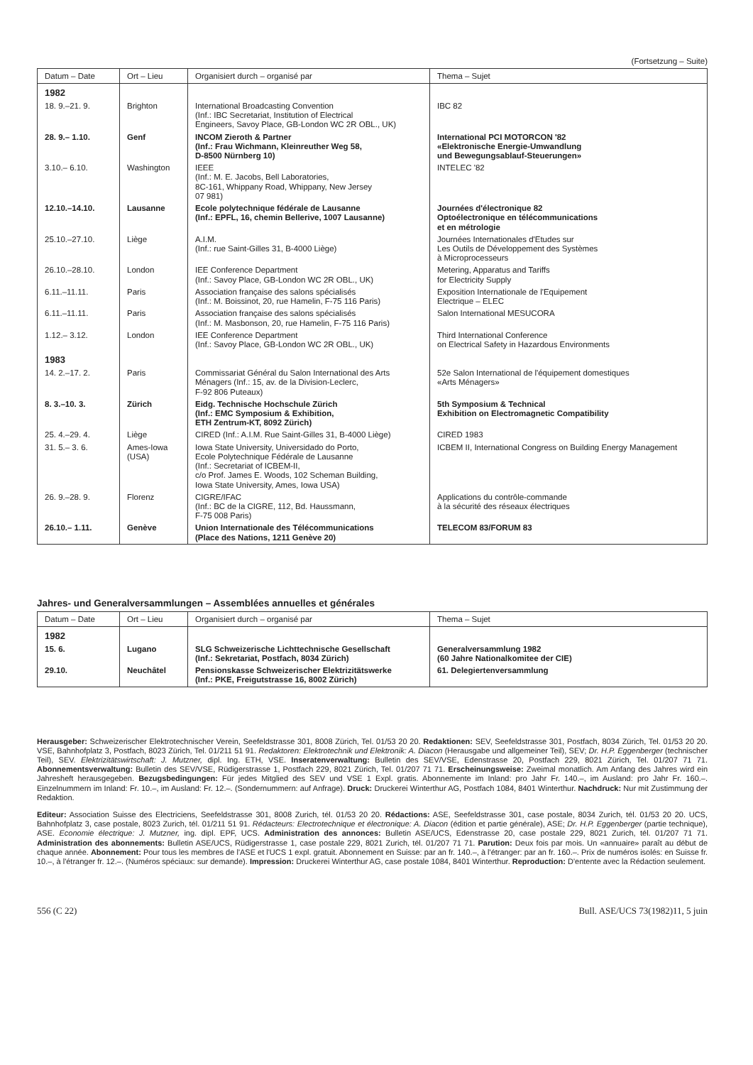(Fortsetzung – Suite)
| Datum – Date | Ort – Lieu | Organisiert durch – organisé par | Thema – Sujet |
| --- | --- | --- | --- |
| 1982 | | | |
| 18. 9.–21. 9. | Brighton | International Broadcasting Convention (Inf.: IBC Secretariat, Institution of Electrical Engineers, Savoy Place, GB-London WC 2R OBL., UK) | IBC 82 |
| 28. 9.– 1.10. | Genf | INCOM Zieroth & Partner (Inf.: Frau Wichmann, Kleinreuther Weg 58, D-8500 Nürnberg 10) | International PCI MOTORCON '82 «Elektronische Energie-Umwandlung und Bewegungsablauf-Steuerungen» |
| 3.10.– 6.10. | Washington | IEEE (Inf.: M. E. Jacobs, Bell Laboratories, 8C-161, Whippany Road, Whippany, New Jersey 07 981) | INTELEC '82 |
| 12.10.–14.10. | Lausanne | Ecole polytechnique fédérale de Lausanne (Inf.: EPFL, 16, chemin Bellerive, 1007 Lausanne) | Journées d'électronique 82 Optoélectronique en télécommunications et en métrologie |
| 25.10.–27.10. | Liège | A.I.M. (Inf.: rue Saint-Gilles 31, B-4000 Liège) | Journées Internationales d'Etudes sur Les Outils de Développement des Systèmes à Microprocesseurs |
| 26.10.–28.10. | London | IEE Conference Department (Inf.: Savoy Place, GB-London WC 2R OBL., UK) | Metering, Apparatus and Tariffs for Electricity Supply |
| 6.11.–11.11. | Paris | Association française des salons spécialisés (Inf.: M. Boissinot, 20, rue Hamelin, F-75 116 Paris) | Exposition Internationale de l'Equipement Electrique – ELEC |
| 6.11.–11.11. | Paris | Association française des salons spécialisés (Inf.: M. Masbonson, 20, rue Hamelin, F-75 116 Paris) | Salon International MESUCORA |
| 1.12.– 3.12. | London | IEE Conference Department (Inf.: Savoy Place, GB-London WC 2R OBL., UK) | Third International Conference on Electrical Safety in Hazardous Environments |
| 1983 | | | |
| 14. 2.–17. 2. | Paris | Commissariat Général du Salon International des Arts Ménagers (Inf.: 15, av. de la Division-Leclerc, F-92 806 Puteaux) | 52e Salon International de l'équipement domestiques «Arts Ménagers» |
| 8. 3.–10. 3. | Zürich | Eidg. Technische Hochschule Zürich (Inf.: EMC Symposium & Exhibition, ETH Zentrum-KT, 8092 Zürich) | 5th Symposium & Technical Exhibition on Electromagnetic Compatibility |
| 25. 4.–29. 4. | Liège | CIRED (Inf.: A.I.M. Rue Saint-Gilles 31, B-4000 Liège) | CIRED 1983 |
| 31. 5.– 3. 6. | Ames-Iowa (USA) | Iowa State University, Universidado do Porto, Ecole Polytechnique Fédérale de Lausanne (Inf.: Secretariat of ICBEM-II, c/o Prof. James E. Woods, 102 Scheman Building, Iowa State University, Ames, Iowa USA) | ICBEM II, International Congress on Building Energy Management |
| 26. 9.–28. 9. | Florenz | CIGRE/IFAC (Inf.: BC de la CIGRE, 112, Bd. Haussmann, F-75 008 Paris) | Applications du contrôle-commande à la sécurité des réseaux électriques |
| 26.10.– 1.11. | Genève | Union Internationale des Télécommunications (Place des Nations, 1211 Genève 20) | TELECOM 83/FORUM 83 |
Jahres- und Generalversammlungen – Assemblées annuelles et générales
| Datum – Date | Ort – Lieu | Organisiert durch – organisé par | Thema – Sujet |
| --- | --- | --- | --- |
| 1982 | | | |
| 15. 6. | Lugano | SLG Schweizerische Lichttechnische Gesellschaft (Inf.: Sekretariat, Postfach, 8034 Zürich) | Generalversammlung 1982 (60 Jahre Nationalkomitee der CIE) |
| 29.10. | Neuchâtel | Pensionskasse Schweizerischer Elektrizitätswerke (Inf.: PKE, Freigutstrasse 16, 8002 Zürich) | 61. Delegiertenversammlung |
Herausgeber: Schweizerischer Elektrotechnischer Verein, Seefeldstrasse 301, 8008 Zürich, Tel. 01/53 20 20. Redaktionen: SEV, Seefeldstrasse 301, Postfach, 8034 Zürich, Tel. 01/53 20 20. VSE, Bahnhofplatz 3, Postfach, 8023 Zürich, Tel. 01/211 51 91. Redaktoren: Elektrotechnik und Elektronik: A. Diacon (Herausgabe und allgemeiner Teil), SEV; Dr. H.P. Eggenberger (technischer Teil), SEV. Elektrizitätswirtschaft: J. Mutzner, dipl. Ing. ETH, VSE. Inseratenverwaltung: Bulletin des SEV/VSE, Edenstrasse 20, Postfach 229, 8021 Zürich, Tel. 01/207 71 71. Abonnementsverwaltung: Bulletin des SEV/VSE, Rüdigerstrasse 1, Postfach 229, 8021 Zürich, Tel. 01/207 71 71. Erscheinungsweise: Zweimal monatlich. Am Anfang des Jahres wird ein Jahresheft herausgegeben. Bezugsbedingungen: Für jedes Mitglied des SEV und VSE 1 Expl. gratis. Abonnemente im Inland: pro Jahr Fr. 140.–, im Ausland: pro Jahr Fr. 160.–. Einzelnummern im Inland: Fr. 10.–, im Ausland: Fr. 12.–. (Sondernummern: auf Anfrage). Druck: Druckerei Winterthur AG, Postfach 1084, 8401 Winterthur. Nachdruck: Nur mit Zustimmung der Redaktion.
Editeur: Association Suisse des Electriciens, Seefeldstrasse 301, 8008 Zurich, tél. 01/53 20 20. Rédactions: ASE, Seefeldstrasse 301, case postale, 8034 Zurich, tél. 01/53 20 20. UCS, Bahnhofplatz 3, case postale, 8023 Zurich, tél. 01/211 51 91. Rédacteurs: Electrotechnique et électronique: A. Diacon (édition et partie générale), ASE; Dr. H.P. Eggenberger (partie technique), ASE. Economie électrique: J. Mutzner, ing. dipl. EPF, UCS. Administration des annonces: Bulletin ASE/UCS, Edenstrasse 20, case postale 229, 8021 Zurich, tél. 01/207 71 71. Administration des abonnements: Bulletin ASE/UCS, Rüdigerstrasse 1, case postale 229, 8021 Zurich, tél. 01/207 71 71. Parution: Deux fois par mois. Un «annuaire» paraît au début de chaque année. Abonnement: Pour tous les membres de l'ASE et l'UCS 1 expl. gratuit. Abonnement en Suisse: par an fr. 140.–, à l'étranger: par an fr. 160.–. Prix de numéros isolés: en Suisse fr. 10.–, à l'étranger fr. 12.–. (Numéros spéciaux: sur demande). Impression: Druckerei Winterthur AG, case postale 1084, 8401 Winterthur. Reproduction: D'entente avec la Rédaction seulement.
556 (C 22) Bull. ASE/UCS 73(1982)11, 5 juin